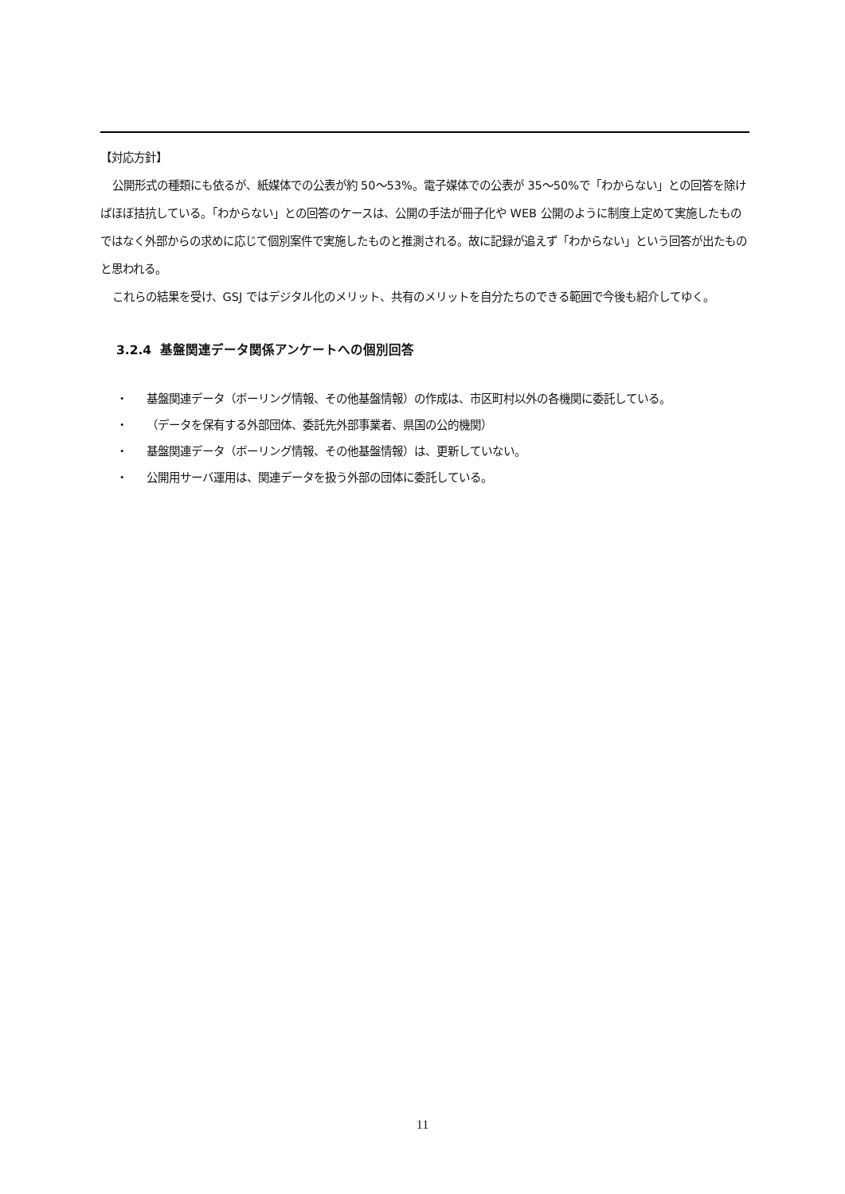【対応方針】
公開形式の種類にも依るが、紙媒体での公表が約 50～53%。電子媒体での公表が 35～50%で「わからない」との回答を除けばほぼ拮抗している。「わからない」との回答のケースは、公開の手法が冊子化や WEB 公開のように制度上定めて実施したものではなく外部からの求めに応じて個別案件で実施したものと推測される。故に記録が追えず「わからない」という回答が出たものと思われる。
これらの結果を受け、GSJ ではデジタル化のメリット、共有のメリットを自分たちのできる範囲で今後も紹介してゆく。
3.2.4 基盤関連データ関係アンケートへの個別回答
・ 基盤関連データ（ボーリング情報、その他基盤情報）の作成は、市区町村以外の各機関に委託している。
・ （データを保有する外部団体、委託先外部事業者、県国の公的機関）
・ 基盤関連データ（ボーリング情報、その他基盤情報）は、更新していない。
・ 公開用サーバ運用は、関連データを扱う外部の団体に委託している。
11